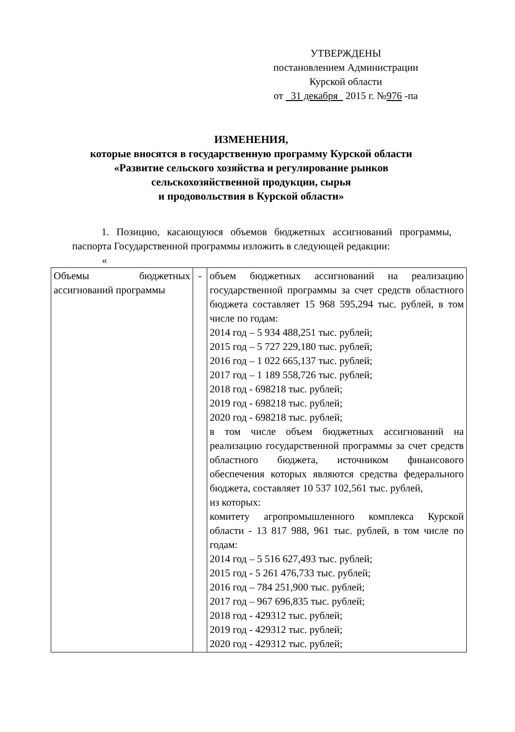УТВЕРЖДЕНЫ
постановлением Администрации
Курской области
от 31 декабря 2015 г. №976 -па
ИЗМЕНЕНИЯ,
которые вносятся в государственную программу Курской области
«Развитие сельского хозяйства и регулирование рынков
сельскохозяйственной продукции, сырья
и продовольствия в Курской области»
1. Позицию, касающуюся объемов бюджетных ассигнований программы, паспорта Государственной программы изложить в следующей редакции:
«
| Объемы бюджетных ассигнований программы | - | объем бюджетных ассигнований на реализацию государственной программы за счет средств областного бюджета составляет 15 968 595,294 тыс. рублей, в том числе по годам: 2014 год – 5 934 488,251 тыс. рублей; 2015 год – 5 727 229,180 тыс. рублей; 2016 год – 1 022 665,137 тыс. рублей; 2017 год – 1 189 558,726 тыс. рублей; 2018 год - 698218 тыс. рублей; 2019 год - 698218 тыс. рублей; 2020 год - 698218 тыс. рублей; в том числе объем бюджетных ассигнований на реализацию государственной программы за счет средств областного бюджета, источником финансового обеспечения которых являются средства федерального бюджета, составляет 10 537 102,561 тыс. рублей, из которых: комитету агропромышленного комплекса Курской области - 13 817 988, 961 тыс. рублей, в том числе по годам: 2014 год – 5 516 627,493 тыс. рублей; 2015 год - 5 261 476,733 тыс. рублей; 2016 год – 784 251,900 тыс. рублей; 2017 год – 967 696,835 тыс. рублей; 2018 год - 429312 тыс. рублей; 2019 год - 429312 тыс. рублей; 2020 год - 429312 тыс. рублей; |